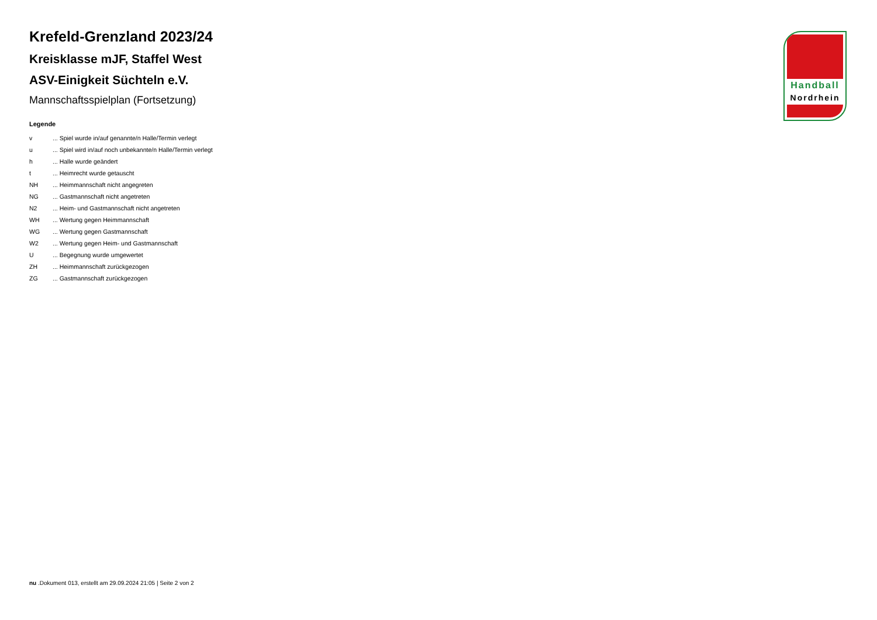Krefeld-Grenzland 2023/24
Kreisklasse mJF, Staffel West
ASV-Einigkeit Süchteln e.V.
Mannschaftsspielplan (Fortsetzung)
Legende
| v | ... Spiel wurde in/auf genannte/n Halle/Termin verlegt |
| u | ... Spiel wird in/auf noch unbekannte/n Halle/Termin verlegt |
| h | ... Halle wurde geändert |
| t | ... Heimrecht wurde getauscht |
| NH | ... Heimmannschaft nicht angegreten |
| NG | ... Gastmannschaft nicht angetreten |
| N2 | ... Heim- und Gastmannschaft nicht angetreten |
| WH | ... Wertung gegen Heimmannschaft |
| WG | ... Wertung gegen Gastmannschaft |
| W2 | ... Wertung gegen Heim- und Gastmannschaft |
| U | ... Begegnung wurde umgewertet |
| ZH | ... Heimmannschaft zurückgezogen |
| ZG | ... Gastmannschaft zurückgezogen |
Handball
Nordrhein
nu .Dokument 013, erstellt am 29.09.2024 21:05 | Seite 2 von 2